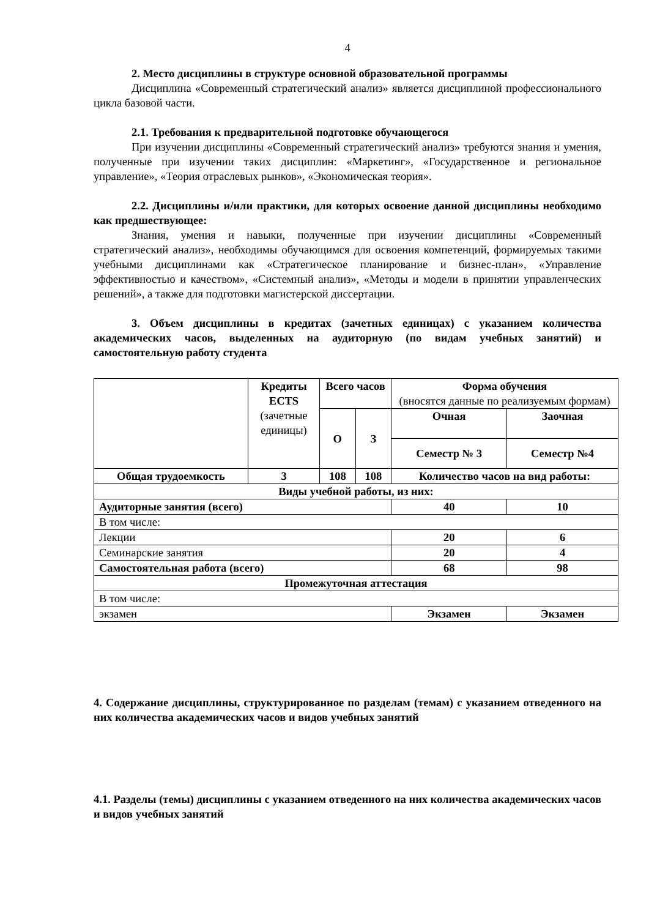4
2. Место дисциплины в структуре основной образовательной программы
Дисциплина «Современный стратегический анализ» является дисциплиной профессионального цикла базовой части.
2.1. Требования к предварительной подготовке обучающегося
При изучении дисциплины «Современный стратегический анализ» требуются знания и умения, полученные при изучении таких дисциплин: «Маркетинг», «Государственное и региональное управление», «Теория отраслевых рынков», «Экономическая теория».
2.2. Дисциплины и/или практики, для которых освоение данной дисциплины необходимо как предшествующее:
Знания, умения и навыки, полученные при изучении дисциплины «Современный стратегический анализ», необходимы обучающимся для освоения компетенций, формируемых такими учебными дисциплинами как «Стратегическое планирование и бизнес-план», «Управление эффективностью и качеством», «Системный анализ», «Методы и модели в принятии управленческих решений», а также для подготовки магистерской диссертации.
3. Объем дисциплины в кредитах (зачетных единицах) с указанием количества академических часов, выделенных на аудиторную (по видам учебных занятий) и самостоятельную работу студента
| | Кредиты ECTS (зачетные единицы) | Всего часов | | Форма обучения (вносятся данные по реализуемым формам) | |
| --- | --- | --- | --- | --- | --- |
| | | О | З | Очная | Заочная |
| | | | | Семестр № 3 | Семестр №4 |
| Общая трудоемкость | 3 | 108 | 108 | Количество часов на вид работы: | |
| Виды учебной работы, из них: | | | | | |
| Аудиторные занятия (всего) | | | | 40 | 10 |
| В том числе: | | | | | |
| Лекции | | | | 20 | 6 |
| Семинарские занятия | | | | 20 | 4 |
| Самостоятельная работа (всего) | | | | 68 | 98 |
| Промежуточная аттестация | | | | | |
| В том числе: | | | | | |
| экзамен | | | | Экзамен | Экзамен |
4. Содержание дисциплины, структурированное по разделам (темам) с указанием отведенного на них количества академических часов и видов учебных занятий
4.1. Разделы (темы) дисциплины с указанием отведенного на них количества академических часов и видов учебных занятий